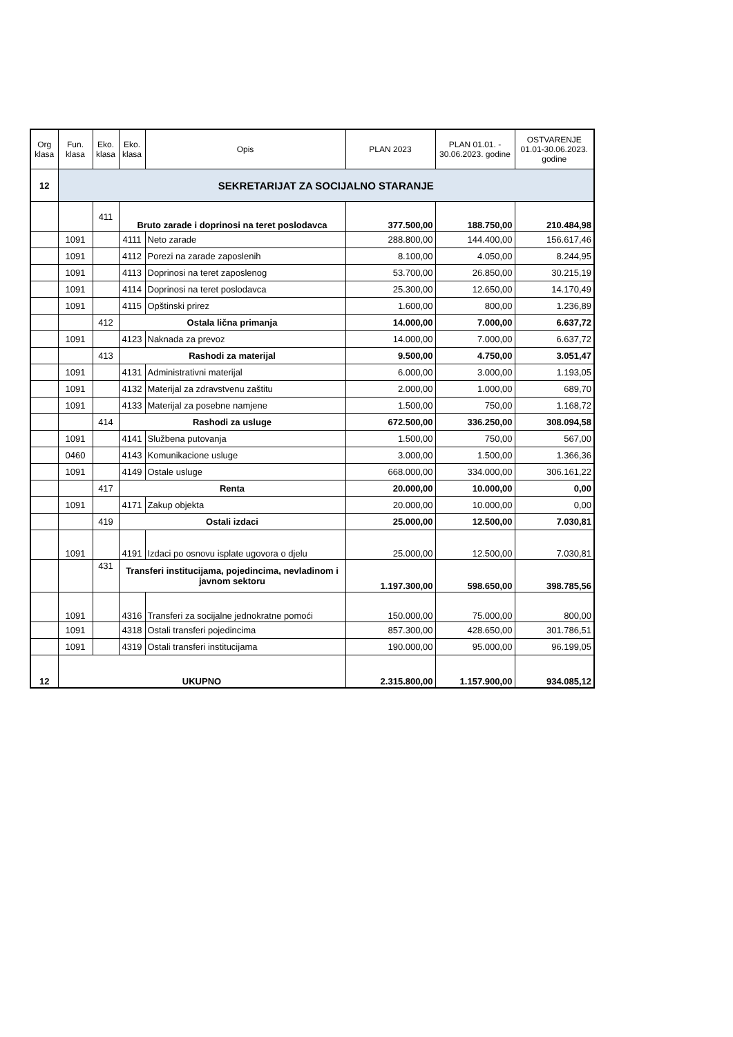| Org klasa | Fun. klasa | Eko. klasa | Eko. klasa | Opis | PLAN 2023 | PLAN 01.01. - 30.06.2023. godine | OSTVARENJE 01.01-30.06.2023. godine |
| --- | --- | --- | --- | --- | --- | --- | --- |
| 12 | SEKRETARIJAT ZA SOCIJALNO STARANJE | | | | | | |
| | | 411 | Bruto zarade i doprinosi na teret poslodavca | | 377.500,00 | 188.750,00 | 210.484,98 |
| | 1091 | | 4111 | Neto zarade | 288.800,00 | 144.400,00 | 156.617,46 |
| | 1091 | | 4112 | Porezi na zarade zaposlenih | 8.100,00 | 4.050,00 | 8.244,95 |
| | 1091 | | 4113 | Doprinosi na teret zaposlenog | 53.700,00 | 26.850,00 | 30.215,19 |
| | 1091 | | 4114 | Doprinosi na teret poslodavca | 25.300,00 | 12.650,00 | 14.170,49 |
| | 1091 | | 4115 | Opštinski prirez | 1.600,00 | 800,00 | 1.236,89 |
| | | 412 | Ostala lična primanja | | 14.000,00 | 7.000,00 | 6.637,72 |
| | 1091 | | 4123 | Naknada za prevoz | 14.000,00 | 7.000,00 | 6.637,72 |
| | | 413 | Rashodi za materijal | | 9.500,00 | 4.750,00 | 3.051,47 |
| | 1091 | | 4131 | Administrativni materijal | 6.000,00 | 3.000,00 | 1.193,05 |
| | 1091 | | 4132 | Materijal za zdravstvenu zaštitu | 2.000,00 | 1.000,00 | 689,70 |
| | 1091 | | 4133 | Materijal za posebne namjene | 1.500,00 | 750,00 | 1.168,72 |
| | | 414 | Rashodi za usluge | | 672.500,00 | 336.250,00 | 308.094,58 |
| | 1091 | | 4141 | Službena putovanja | 1.500,00 | 750,00 | 567,00 |
| | 0460 | | 4143 | Komunikacione usluge | 3.000,00 | 1.500,00 | 1.366,36 |
| | 1091 | | 4149 | Ostale usluge | 668.000,00 | 334.000,00 | 306.161,22 |
| | | 417 | Renta | | 20.000,00 | 10.000,00 | 0,00 |
| | 1091 | | 4171 | Zakup objekta | 20.000,00 | 10.000,00 | 0,00 |
| | | 419 | Ostali izdaci | | 25.000,00 | 12.500,00 | 7.030,81 |
| | 1091 | | 4191 | Izdaci po osnovu isplate ugovora o djelu | 25.000,00 | 12.500,00 | 7.030,81 |
| | | 431 | Transferi institucijama, pojedincima, nevladinom i javnom sektoru | | 1.197.300,00 | 598.650,00 | 398.785,56 |
| | 1091 | | 4316 | Transferi za socijalne jednokratne pomoći | 150.000,00 | 75.000,00 | 800,00 |
| | 1091 | | 4318 | Ostali transferi pojedincima | 857.300,00 | 428.650,00 | 301.786,51 |
| | 1091 | | 4319 | Ostali transferi institucijama | 190.000,00 | 95.000,00 | 96.199,05 |
| 12 | UKUPNO | | | | 2.315.800,00 | 1.157.900,00 | 934.085,12 |